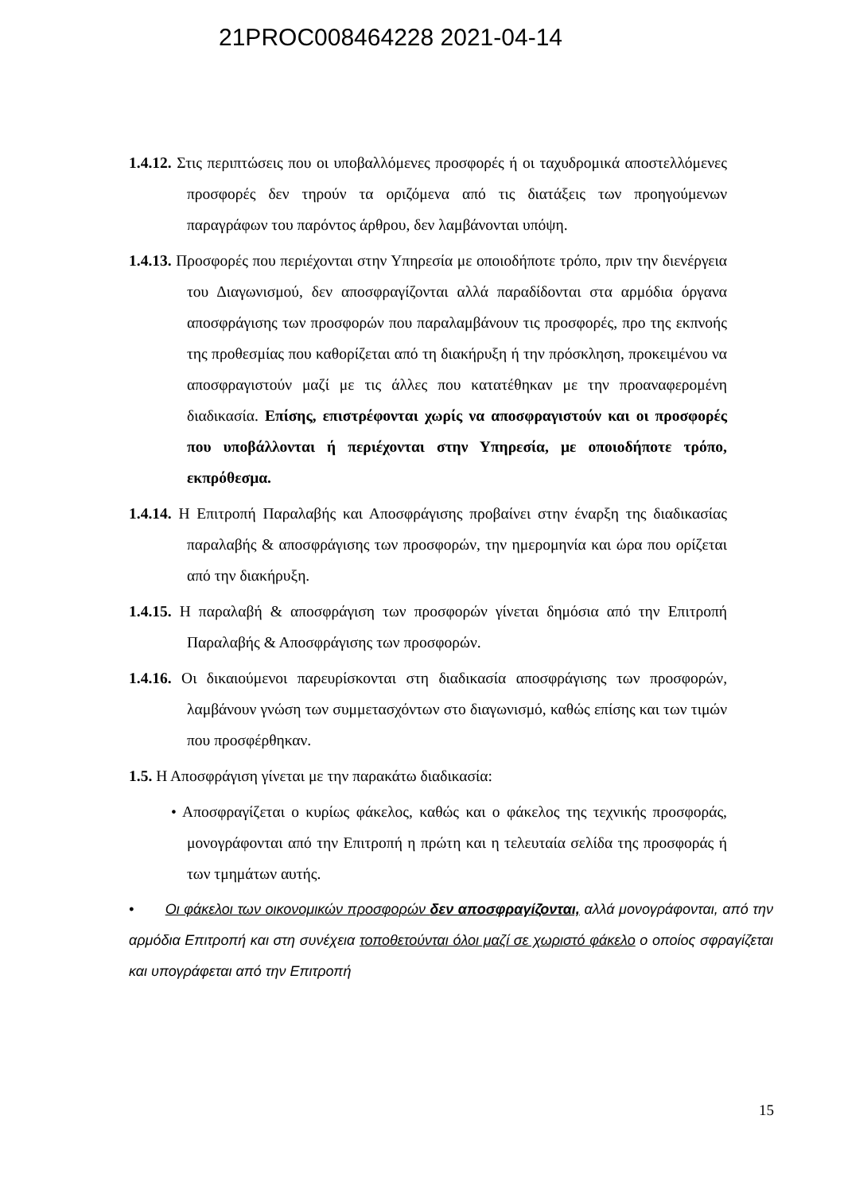21PROC008464228 2021-04-14
1.4.12. Στις περιπτώσεις που οι υποβαλλόμενες προσφορές ή οι ταχυδρομικά αποστελλόμενες προσφορές δεν τηρούν τα οριζόμενα από τις διατάξεις των προηγούμενων παραγράφων του παρόντος άρθρου, δεν λαμβάνονται υπόψη.
1.4.13. Προσφορές που περιέχονται στην Υπηρεσία με οποιοδήποτε τρόπο, πριν την διενέργεια του Διαγωνισμού, δεν αποσφραγίζονται αλλά παραδίδονται στα αρμόδια όργανα αποσφράγισης των προσφορών που παραλαμβάνουν τις προσφορές, προ της εκπνοής της προθεσμίας που καθορίζεται από τη διακήρυξη ή την πρόσκληση, προκειμένου να αποσφραγιστούν μαζί με τις άλλες που κατατέθηκαν με την προαναφερομένη διαδικασία. Επίσης, επιστρέφονται χωρίς να αποσφραγιστούν και οι προσφορές που υποβάλλονται ή περιέχονται στην Υπηρεσία, με οποιοδήποτε τρόπο, εκπρόθεσμα.
1.4.14. Η Επιτροπή Παραλαβής και Αποσφράγισης προβαίνει στην έναρξη της διαδικασίας παραλαβής & αποσφράγισης των προσφορών, την ημερομηνία και ώρα που ορίζεται από την διακήρυξη.
1.4.15. Η παραλαβή & αποσφράγιση των προσφορών γίνεται δημόσια από την Επιτροπή Παραλαβής & Αποσφράγισης των προσφορών.
1.4.16. Οι δικαιούμενοι παρευρίσκονται στη διαδικασία αποσφράγισης των προσφορών, λαμβάνουν γνώση των συμμετασχόντων στο διαγωνισμό, καθώς επίσης και των τιμών που προσφέρθηκαν.
1.5. Η Αποσφράγιση γίνεται με την παρακάτω διαδικασία:
• Αποσφραγίζεται ο κυρίως φάκελος, καθώς και ο φάκελος της τεχνικής προσφοράς, μονογράφονται από την Επιτροπή η πρώτη και η τελευταία σελίδα της προσφοράς ή των τμημάτων αυτής.
• Οι φάκελοι των οικονομικών προσφορών δεν αποσφραγίζονται, αλλά μονογράφονται, από την αρμόδια Επιτροπή και στη συνέχεια τοποθετούνται όλοι μαζί σε χωριστό φάκελο ο οποίος σφραγίζεται και υπογράφεται από την Επιτροπή
15